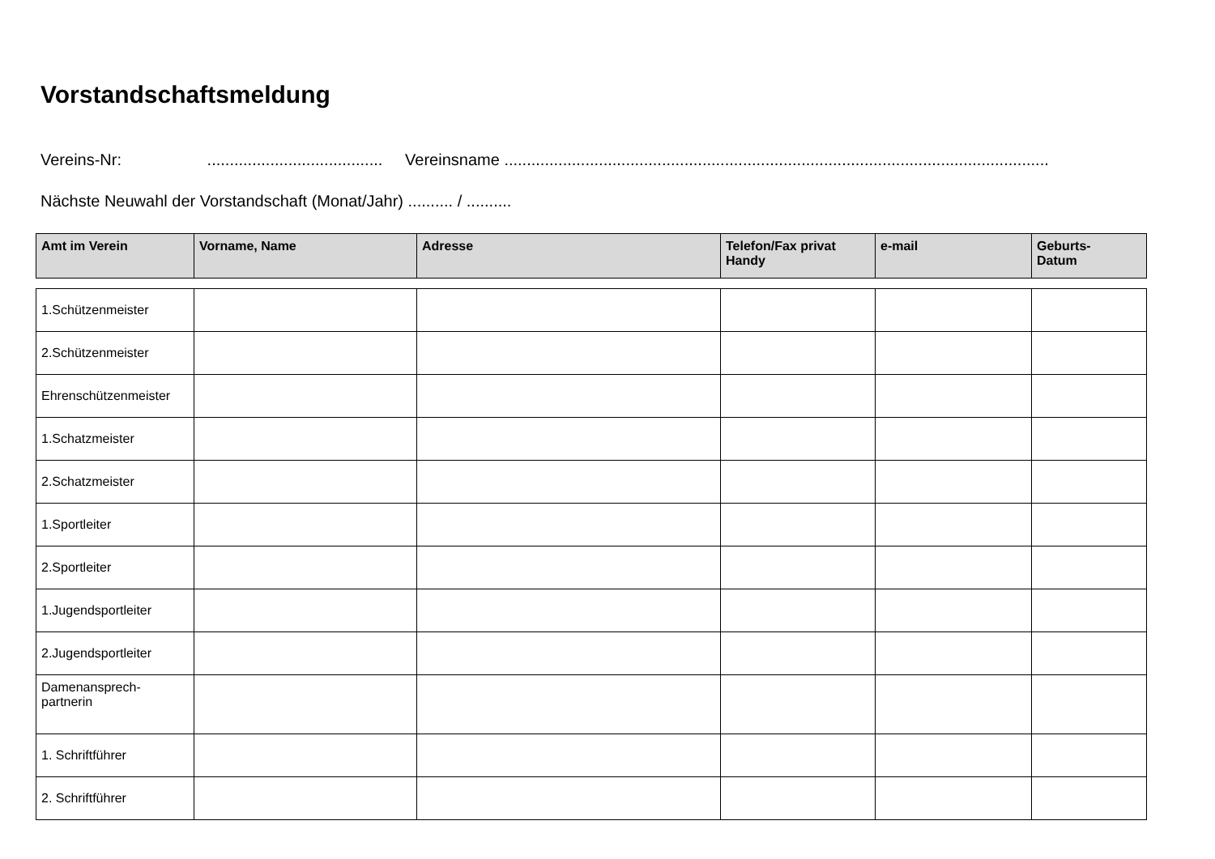Vorstandschaftsmeldung
Vereins-Nr: ....................................... Vereinsname .........................................................................................................................
Nächste Neuwahl der Vorstandschaft (Monat/Jahr) .......... / ..........
| Amt im Verein | Vorname, Name | Adresse | Telefon/Fax privat Handy | e-mail | Geburts- Datum |
| --- | --- | --- | --- | --- | --- |
| 1.Schützenmeister | | | | | |
| 2.Schützenmeister | | | | | |
| Ehrenschützenmeister | | | | | |
| 1.Schatzmeister | | | | | |
| 2.Schatzmeister | | | | | |
| 1.Sportleiter | | | | | |
| 2.Sportleiter | | | | | |
| 1.Jugendsportleiter | | | | | |
| 2.Jugendsportleiter | | | | | |
| Damenansprech- partnerin | | | | | |
| 1. Schriftführer | | | | | |
| 2. Schriftführer | | | | | |